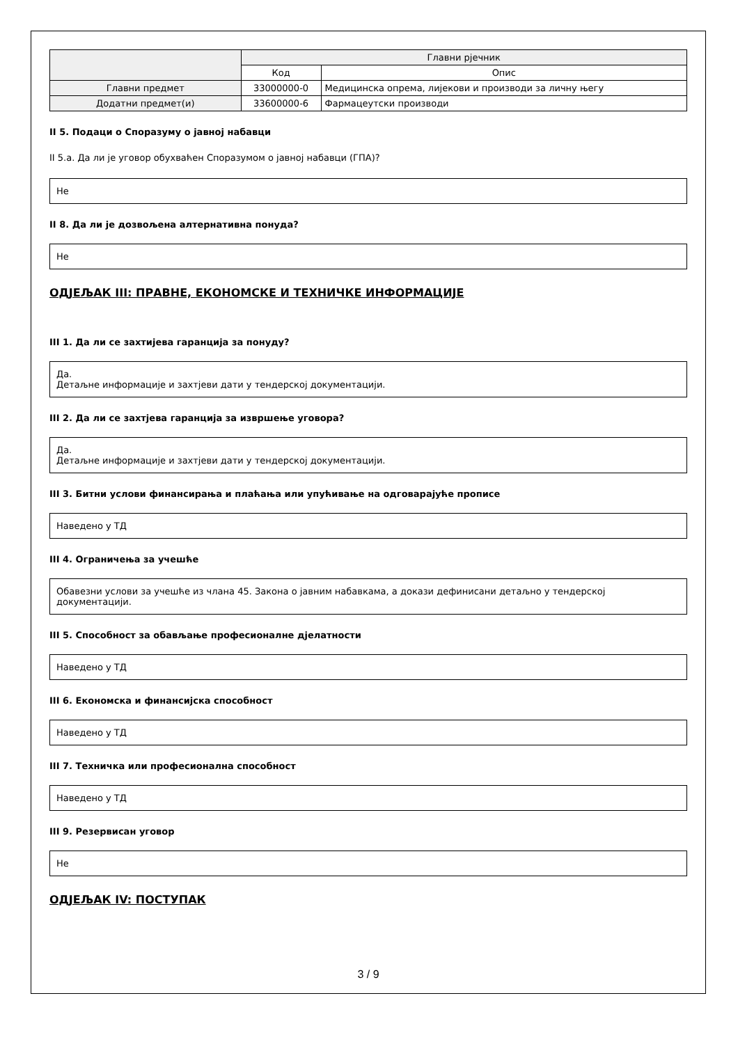| | Главни рјечник | |
| --- | --- | --- |
| | Код | Опис |
| Главни предмет | 33000000-0 | Медицинска опрема, лијекови и производи за личну његу |
| Додатни предмет(и) | 33600000-6 | Фармацеутски производи |
II 5. Подаци о Споразуму о јавној набавци
II 5.а. Да ли је уговор обухваћен Споразумом о јавној набавци (ГПА)?
Не
II 8. Да ли је дозвољена алтернативна понуда?
Не
ОДЈЕЉАК III: ПРАВНЕ, ЕКОНОМСКЕ И ТЕХНИЧКЕ ИНФОРМАЦИЈЕ
III 1. Да ли се захтијева гаранција за понуду?
Да.
Детаљне информације и захтјеви дати у тендерској документацији.
III 2. Да ли се захтјева гаранција за извршење уговора?
Да.
Детаљне информације и захтјеви дати у тендерској документацији.
III 3. Битни услови финансирања и плаћања или упућивање на одговарајуће прописе
Наведено у ТД
III 4. Ограничења за учешће
Обавезни услови за учешће из члана 45. Закона о јавним набавкама, а докази дефинисани детаљно у тендерској документацији.
III 5. Способност за обављање професионалне дјелатности
Наведено у ТД
III 6. Економска и финансијска способност
Наведено у ТД
III 7. Техничка или професионална способност
Наведено у ТД
III 9. Резервисан уговор
Не
ОДЈЕЉАК IV: ПОСТУПАК
3 / 9